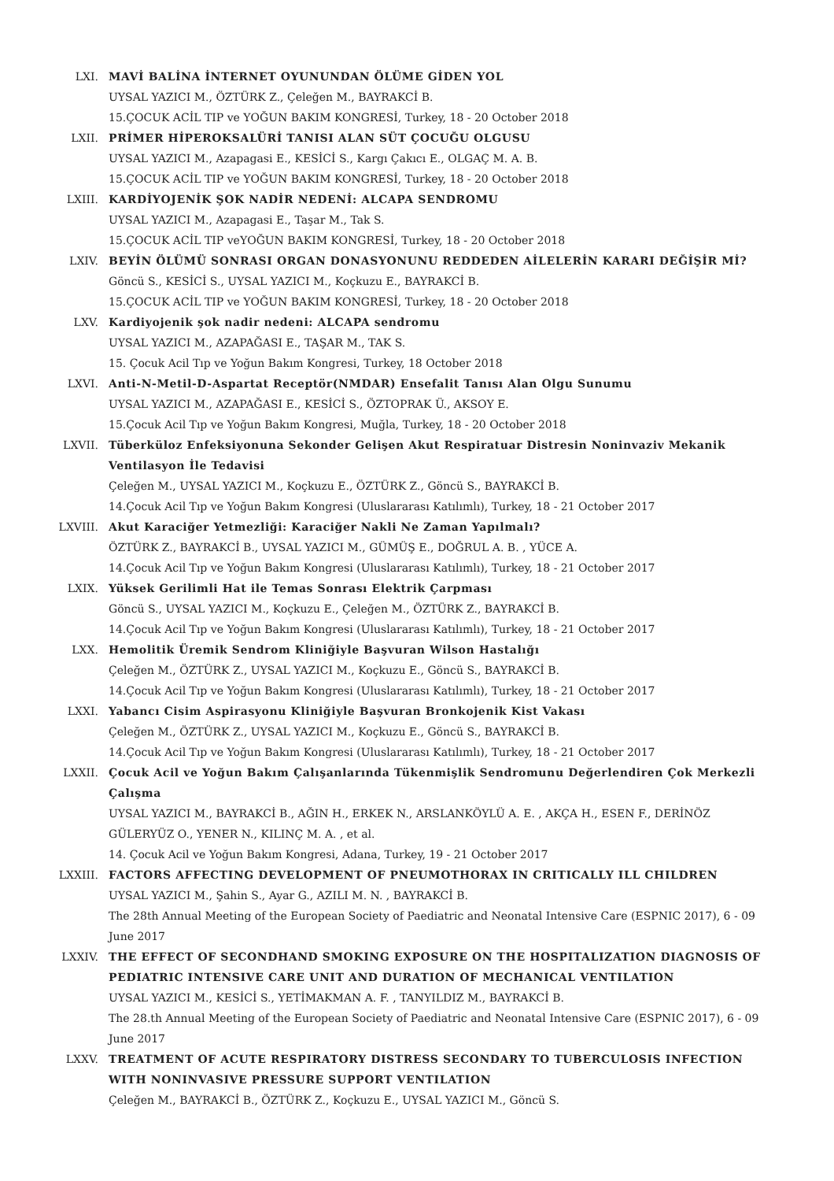LXI. MAVİ BALİNA İNTERNET OYUNUNDAN ÖLÜME GİDEN YOL
UYSAL YAZICI M., ÖZTÜRK Z., Çeleğen M., BAYRAKCİ B.
15.ÇOCUK ACİL TIP ve YOĞUN BAKIM KONGRESİ, Turkey, 18 - 20 October 2018
LXII. PRİMER HİPEROKSALÜRİ TANISI ALAN SÜT ÇOCUĞU OLGUSU
UYSAL YAZICI M., Azapagasi E., KESİCİ S., Kargı Çakıcı E., OLGAÇ M. A. B.
15.ÇOCUK ACİL TIP ve YOĞUN BAKIM KONGRESİ, Turkey, 18 - 20 October 2018
LXIII. KARDİYOJENİK ŞOK NADİR NEDENİ: ALCAPA SENDROMU
UYSAL YAZICI M., Azapagasi E., Taşar M., Tak S.
15.ÇOCUK ACİL TIP veYOĞUN BAKIM KONGRESİ, Turkey, 18 - 20 October 2018
LXIV. BEYİN ÖLÜMÜ SONRASI ORGAN DONASYONUNU REDDEDEN AİLELERİN KARARI DEĞİŞİR Mİ?
Göncü S., KESİCİ S., UYSAL YAZICI M., Koçkuzu E., BAYRAKCİ B.
15.ÇOCUK ACİL TIP ve YOĞUN BAKIM KONGRESİ, Turkey, 18 - 20 October 2018
LXV. Kardiyojenik şok nadir nedeni: ALCAPA sendromu
UYSAL YAZICI M., AZAPAĞASI E., TAŞAR M., TAK S.
15. Çocuk Acil Tıp ve Yoğun Bakım Kongresi, Turkey, 18 October 2018
LXVI. Anti-N-Metil-D-Aspartat Receptör(NMDAR) Ensefalit Tanısı Alan Olgu Sunumu
UYSAL YAZICI M., AZAPAĞASI E., KESİCİ S., ÖZTOPRAK Ü., AKSOY E.
15.Çocuk Acil Tıp ve Yoğun Bakım Kongresi, Muğla, Turkey, 18 - 20 October 2018
LXVII. Tüberküloz Enfeksiyonuna Sekonder Gelişen Akut Respiratuar Distresin Noninvaziv Mekanik Ventilasyon İle Tedavisi
Çeleğen M., UYSAL YAZICI M., Koçkuzu E., ÖZTÜRK Z., Göncü S., BAYRAKCİ B.
14.Çocuk Acil Tıp ve Yoğun Bakım Kongresi (Uluslararası Katılımlı), Turkey, 18 - 21 October 2017
LXVIII. Akut Karaciğer Yetmezliği: Karaciğer Nakli Ne Zaman Yapılmalı?
ÖZTÜRK Z., BAYRAKCİ B., UYSAL YAZICI M., GÜMÜŞ E., DOĞRUL A. B. , YÜCE A.
14.Çocuk Acil Tıp ve Yoğun Bakım Kongresi (Uluslararası Katılımlı), Turkey, 18 - 21 October 2017
LXIX. Yüksek Gerilimli Hat ile Temas Sonrası Elektrik Çarpması
Göncü S., UYSAL YAZICI M., Koçkuzu E., Çeleğen M., ÖZTÜRK Z., BAYRAKCİ B.
14.Çocuk Acil Tıp ve Yoğun Bakım Kongresi (Uluslararası Katılımlı), Turkey, 18 - 21 October 2017
LXX. Hemolitik Üremik Sendrom Kliniğiyle Başvuran Wilson Hastalığı
Çeleğen M., ÖZTÜRK Z., UYSAL YAZICI M., Koçkuzu E., Göncü S., BAYRAKCİ B.
14.Çocuk Acil Tıp ve Yoğun Bakım Kongresi (Uluslararası Katılımlı), Turkey, 18 - 21 October 2017
LXXI. Yabancı Cisim Aspirasyonu Kliniğiyle Başvuran Bronkojenik Kist Vakası
Çeleğen M., ÖZTÜRK Z., UYSAL YAZICI M., Koçkuzu E., Göncü S., BAYRAKCİ B.
14.Çocuk Acil Tıp ve Yoğun Bakım Kongresi (Uluslararası Katılımlı), Turkey, 18 - 21 October 2017
LXXII. Çocuk Acil ve Yoğun Bakım Çalışanlarında Tükenmişlik Sendromunu Değerlendiren Çok Merkezli Çalışma
UYSAL YAZICI M., BAYRAKCİ B., AĞIN H., ERKEK N., ARSLANKÖYLÜ A. E. , AKÇA H., ESEN F., DERİNÖZ GÜLERYÜZ O., YENER N., KILINÇ M. A. , et al.
14. Çocuk Acil ve Yoğun Bakım Kongresi, Adana, Turkey, 19 - 21 October 2017
LXXIII. FACTORS AFFECTING DEVELOPMENT OF PNEUMOTHORAX IN CRITICALLY ILL CHILDREN
UYSAL YAZICI M., Şahin S., Ayar G., AZILI M. N. , BAYRAKCİ B.
The 28th Annual Meeting of the European Society of Paediatric and Neonatal Intensive Care (ESPNIC 2017), 6 - 09 June 2017
LXXIV. THE EFFECT OF SECONDHAND SMOKING EXPOSURE ON THE HOSPITALIZATION DIAGNOSIS OF PEDIATRIC INTENSIVE CARE UNIT AND DURATION OF MECHANICAL VENTILATION
UYSAL YAZICI M., KESİCİ S., YETİMAKMAN A. F. , TANYILDIZ M., BAYRAKCİ B.
The 28.th Annual Meeting of the European Society of Paediatric and Neonatal Intensive Care (ESPNIC 2017), 6 - 09 June 2017
LXXV. TREATMENT OF ACUTE RESPIRATORY DISTRESS SECONDARY TO TUBERCULOSIS INFECTION WITH NONINVASIVE PRESSURE SUPPORT VENTILATION
Çeleğen M., BAYRAKCİ B., ÖZTÜRK Z., Koçkuzu E., UYSAL YAZICI M., Göncü S.